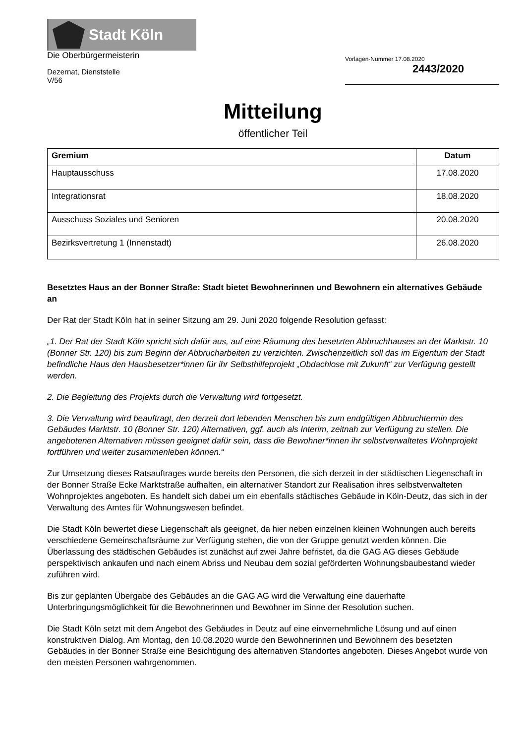Stadt Köln
Die Oberbürgermeisterin
Dezernat, Dienststelle
V/56
Vorlagen-Nummer 17.08.2020
2443/2020
Mitteilung
öffentlicher Teil
| Gremium | Datum |
| --- | --- |
| Hauptausschuss | 17.08.2020 |
| Integrationsrat | 18.08.2020 |
| Ausschuss Soziales und Senioren | 20.08.2020 |
| Bezirksvertretung 1 (Innenstadt) | 26.08.2020 |
Besetztes Haus an der Bonner Straße: Stadt bietet Bewohnerinnen und Bewohnern ein alternatives Gebäude an
Der Rat der Stadt Köln hat in seiner Sitzung am 29. Juni 2020 folgende Resolution gefasst:
„1. Der Rat der Stadt Köln spricht sich dafür aus, auf eine Räumung des besetzten Abbruchhauses an der Marktstr. 10 (Bonner Str. 120) bis zum Beginn der Abbrucharbeiten zu verzichten. Zwischenzeitlich soll das im Eigentum der Stadt befindliche Haus den Hausbesetzer*innen für ihr Selbsthilfeprojekt „Obdachlose mit Zukunft“ zur Verfügung gestellt werden.
2. Die Begleitung des Projekts durch die Verwaltung wird fortgesetzt.
3. Die Verwaltung wird beauftragt, den derzeit dort lebenden Menschen bis zum endgültigen Abbruchtermin des Gebäudes Marktstr. 10 (Bonner Str. 120) Alternativen, ggf. auch als Interim, zeitnah zur Verfügung zu stellen. Die angebotenen Alternativen müssen geeignet dafür sein, dass die Bewohner*innen ihr selbstverwaltetes Wohnprojekt fortführen und weiter zusammenleben können.“
Zur Umsetzung dieses Ratsauftrages wurde bereits den Personen, die sich derzeit in der städtischen Liegenschaft in der Bonner Straße Ecke Marktstraße aufhalten, ein alternativer Standort zur Realisation ihres selbstverwalteten Wohnprojektes angeboten. Es handelt sich dabei um ein ebenfalls städtisches Gebäude in Köln-Deutz, das sich in der Verwaltung des Amtes für Wohnungswesen befindet.
Die Stadt Köln bewertet diese Liegenschaft als geeignet, da hier neben einzelnen kleinen Wohnungen auch bereits verschiedene Gemeinschaftsräume zur Verfügung stehen, die von der Gruppe genutzt werden können. Die Überlassung des städtischen Gebäudes ist zunächst auf zwei Jahre befristet, da die GAG AG dieses Gebäude perspektivisch ankaufen und nach einem Abriss und Neubau dem sozial geförderten Wohnungsbaubestand wieder zuführen wird.
Bis zur geplanten Übergabe des Gebäudes an die GAG AG wird die Verwaltung eine dauerhafte Unterbringungsmöglichkeit für die Bewohnerinnen und Bewohner im Sinne der Resolution suchen.
Die Stadt Köln setzt mit dem Angebot des Gebäudes in Deutz auf eine einvernehmliche Lösung und auf einen konstruktiven Dialog. Am Montag, den 10.08.2020 wurde den Bewohnerinnen und Bewohnern des besetzten Gebäudes in der Bonner Straße eine Besichtigung des alternativen Standortes angeboten. Dieses Angebot wurde von den meisten Personen wahrgenommen.